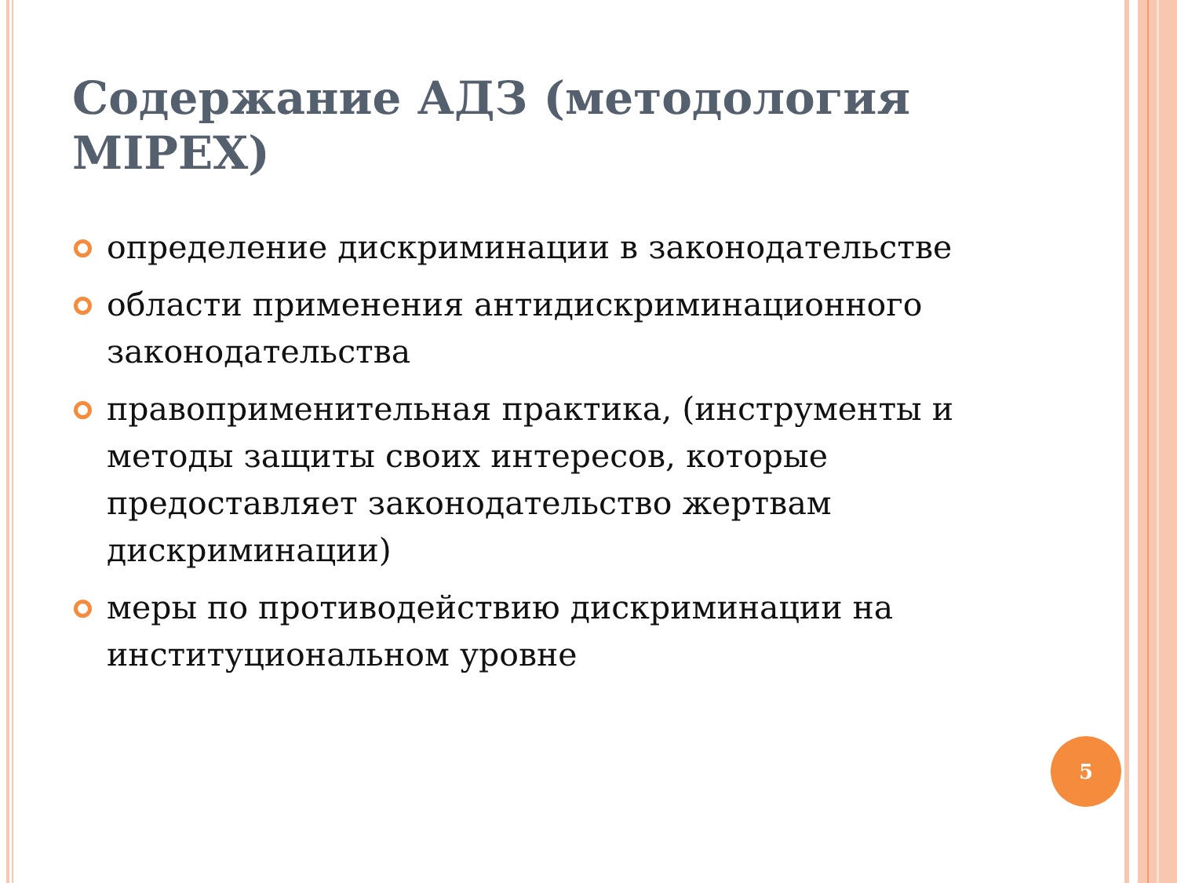Содержание АДЗ (методология MIPEX)
определение дискриминации в законодательстве
области применения антидискриминационного законодательства
правоприменительная практика, (инструменты и методы защиты своих интересов, которые предоставляет законодательство жертвам дискриминации)
меры по противодействию дискриминации на институциональном уровне
5